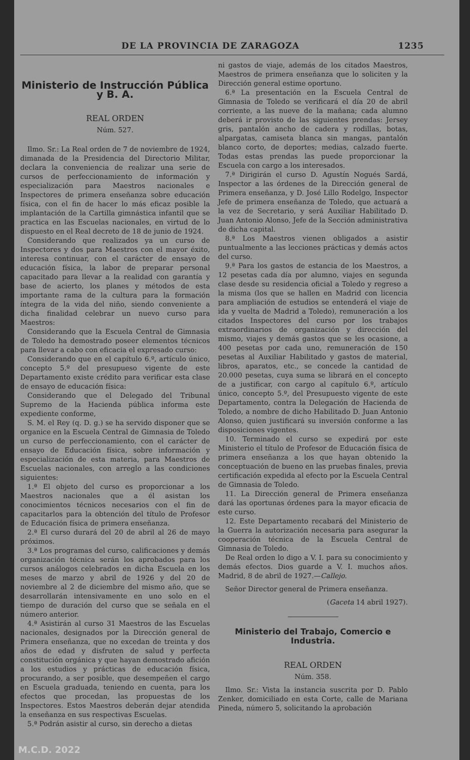DE LA PROVINCIA DE ZARAGOZA 1235
Ministerio de Instrucción Pública y B. A.
REAL ORDEN
Núm. 527.
Ilmo. Sr.: La Real orden de 7 de noviembre de 1924, dimanada de la Presidencia del Directorio Militar, declara la conveniencia de realizar una serie de cursos de perfeccionamiento de información y especialización para Maestros nacionales e Inspectores de primera enseñanza sobre educación física, con el fin de hacer lo más eficaz posible la implantación de la Cartilla gimnástica infantil que se practica en las Escuelas nacionales, en virtud de lo dispuesto en el Real decreto de 18 de junio de 1924.
Considerando que realizados ya un curso de Inspectores y dos para Maestros con el mayor éxito, interesa continuar, con el carácter de ensayo de educación física, la labor de preparar personal capacitado para llevar a la realidad con garantía y base de acierto, los planes y métodos de esta importante rama de la cultura para la formación íntegra de la vida del niño, siendo conveniente a dicha finalidad celebrar un nuevo curso para Maestros:
Considerando que la Escuela Central de Gimnasia de Toledo ha demostrado poseer elementos técnicos para llevar a cabo con eficacia el expresado curso:
Considerando que en el capítulo 6.º, artículo único, concepto 5.º del presupueso vigente de este Departamento existe crédito para verificar esta clase de ensayo de educación física:
Considerando que el Delegado del Tribunal Supremo de la Hacienda pública informa este expediente conforme,
S. M. el Rey (q. D. g.) se ha servido disponer que se organice en la Escuela Central de Gimnasia de Toledo un curso de perfeccionamiento, con el carácter de ensayo de Educación física, sobre información y especialización de esta materia, para Maestros de Escuelas nacionales, con arreglo a las condiciones siguientes:
1.ª El objeto del curso es proporcionar a los Maestros nacionales que a él asistan los conocimientos técnicos necesarios con el fin de capacitarlos para la obtención del título de Profesor de Educación física de primera enseñanza.
2.ª El curso durará del 20 de abril al 26 de mayo próximos.
3.ª Los programas del curso, calificaciones y demás organización técnica serán los aprobados para los cursos análogos celebrados en dicha Escuela en los meses de marzo y abril de 1926 y del 20 de noviembre al 2 de diciembre del mismo año, que se desarrollarán intensivamente en uno solo en el tiempo de duración del curso que se señala en el número anterior.
4.ª Asistirán al curso 31 Maestros de las Escuelas nacionales, designados por la Dirección general de Primera enseñanza, que no excedan de treinta y dos años de edad y disfruten de salud y perfecta constitución orgánica y que hayan demostrado afición a los estudios y prácticas de educación física, procurando, a ser posible, que desempeñen el cargo en Escuela graduada, teniendo en cuenta, para los efectos que procedan, las propuestas de los Inspectores. Estos Maestros deberán dejar atendida la enseñanza en sus respectivas Escuelas.
5.ª Podrán asistir al curso, sin derecho a dietas
ni gastos de viaje, además de los citados Maestros, Maestros de primera enseñanza que lo soliciten y la Dirección general estime oportuno.
6.ª La presentación en la Escuela Central de Gimnasia de Toledo se verificará el día 20 de abril corriente, a las nueve de la mañana; cada alumno deberá ir provisto de las siguientes prendas: Jersey gris, pantalón ancho de cadera y rodillas, botas, alpargatas, camiseta blanca sin mangas, pantalón blanco corto, de deportes; medias, calzado fuerte. Todas estas prendas las puede proporcionar la Escuela con cargo a los interesados.
7.ª Dirigirán el curso D. Agustín Nogués Sardá, Inspector a las órdenes de la Dirección general de Primera enseñanza, y D. José Lillo Rodelgo, Inspector Jefe de primera enseñanza de Toledo, que actuará a la vez de Secretario, y será Auxiliar Habilitado D. Juan Antonio Alonso, Jefe de la Sección administrativa de dicha capital.
8.ª Los Maestros vienen obligados a asistir puntualmente a las lecciones prácticas y demás actos del curso.
9.ª Para los gastos de estancia de los Maestros, a 12 pesetas cada día por alumno, viajes en segunda clase desde su residencia oficial a Toledo y regreso a la misma (los que se hallen en Madrid con licencia para ampliación de estudios se entenderá el viaje de ida y vuelta de Madrid a Toledo), remuneración a los citados Inspectores del curso por los trabajos extraordinarios de organización y dirección del mismo, viajes y demás gastos que se les ocasione, a 400 pesetas por cada uno, remuneración de 150 pesetas al Auxiliar Habilitado y gastos de material, libros, aparatos, etc., se concede la cantidad de 20.000 pesetas, cuya suma se librará en el concepto de a justificar, con cargo al capítulo 6.º, artículo único, concepto 5.º, del Presupuesto vigente de este Departamento, contra la Delegación de Hacienda de Toledo, a nombre de dicho Habilitado D. Juan Antonio Alonso, quien justificará su inversión conforme a las disposiciones vigentes.
10. Terminado el curso se expedirá por este Ministerio el título de Profesor de Educación física de primera enseñanza a los que hayan obtenido la conceptuación de bueno en las pruebas finales, previa certificación expedida al efecto por la Escuela Central de Gimnasia de Toledo.
11. La Dirección general de Primera enseñanza dará las oportunas órdenes para la mayor eficacia de este curso.
12. Este Departamento recabará del Ministerio de la Guerra la autorización necesaria para asegurar la cooperación técnica de la Escuela Central de Gimnasia de Toledo.
De Real orden lo digo a V. I. para su conocimiento y demás efectos. Dios guarde a V. I. muchos años. Madrid, 8 de abril de 1927.—Callejo.
Señor Director general de Primera enseñanza.
(Gaceta 14 abril 1927).
Ministerio del Trabajo, Comercio e Industria.
REAL ORDEN
Núm. 358.
Ilmo. Sr.: Vista la instancia suscrita por D. Pablo Zenker, domiciliado en esta Corte, calle de Mariana Pineda, número 5, solicitando la aprobación
M.C.D. 2022